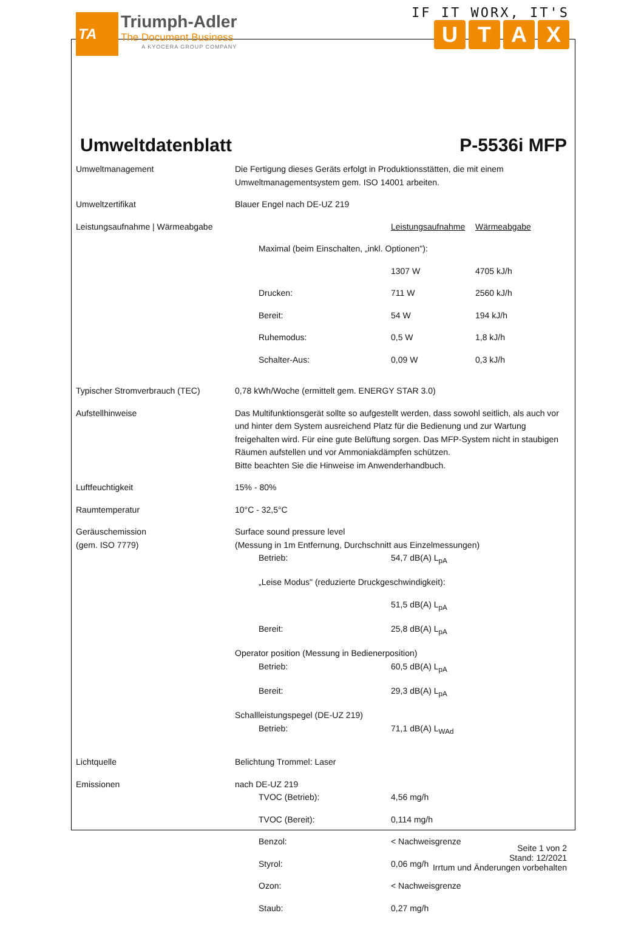TA
Triumph-Adler
The Document Business
A KYOCERA GROUP COMPANY
IF IT WORX, IT'S
UTAX
Umweltdatenblatt P-5536i MFP
| Umweltmanagement | Die Fertigung dieses Geräts erfolgt in Produktionsstätten, die mit einem Umweltmanagementsystem gem. ISO 14001 arbeiten. |
| Umweltzertifikat | Blauer Engel nach DE-UZ 219 |
| Leistungsaufnahme / Wärmeabgabe | / / Leistungsaufnahme / Wärmeabgabe / / Maximal (beim Einschalten, „inkl. Optionen"): / / / / / 1307 W / 4705 kJ/h / / Drucken: / 711 W / 2560 kJ/h / / Bereit: / 54 W / 194 kJ/h / / Ruhemodus: / 0,5 W / 1,8 kJ/h / / Schalter-Aus: / 0,09 W / 0,3 kJ/h / |
| Typischer Stromverbrauch (TEC) | 0,78 kWh/Woche (ermittelt gem. ENERGY STAR 3.0) |
| Aufstellhinweise | Das Multifunktionsgerät sollte so aufgestellt werden, dass sowohl seitlich, als auch vor und hinter dem System ausreichend Platz für die Bedienung und zur Wartung freigehalten wird. Für eine gute Belüftung sorgen. Das MFP-System nicht in staubigen Räumen aufstellen und vor Ammoniakdämpfen schützen. Bitte beachten Sie die Hinweise im Anwenderhandbuch. |
| Luftfeuchtigkeit | 15% - 80% |
| Raumtemperatur | 10°C - 32,5°C |
| Geräuschemission (gem. ISO 7779) | Surface sound pressure level (Messung in 1m Entfernung, Durchschnitt aus Einzelmessungen) / Betrieb: / 54,7 dB(A) L<sub>pA</sub> / / „Leise Modus" (reduzierte Druckgeschwindigkeit): / / / / 51,5 dB(A) L<sub>pA</sub> / / Bereit: / 25,8 dB(A) L<sub>pA</sub> / Operator position (Messung in Bedienerposition) / Betrieb: / 60,5 dB(A) L<sub>pA</sub> / / Bereit: / 29,3 dB(A) L<sub>pA</sub> / Schallleistungspegel (DE-UZ 219) / Betrieb: / 71,1 dB(A) L<sub>WAd</sub> / |
| Lichtquelle | Belichtung Trommel: Laser |
| Emissionen | nach DE-UZ 219 / TVOC (Betrieb): / 4,56 mg/h / / TVOC (Bereit): / 0,114 mg/h / / Benzol: / < Nachweisgrenze / / Styrol: / 0,06 mg/h / / Ozon: / < Nachweisgrenze / / Staub: / 0,27 mg/h / |
Seite 1 von 2
Stand: 12/2021
Irrtum und Änderungen vorbehalten